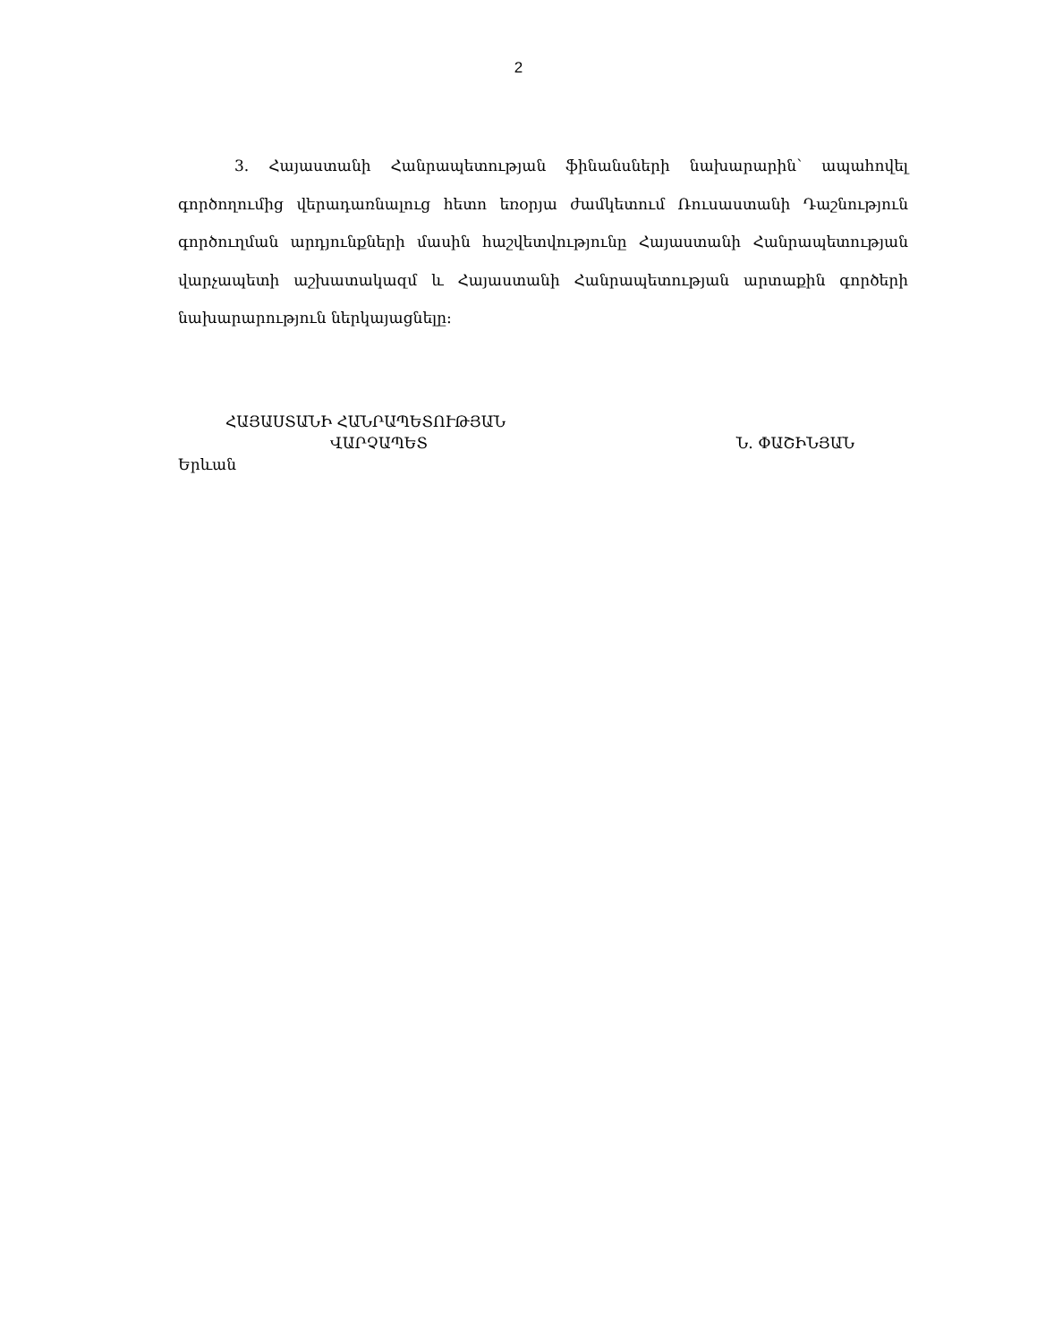2
3. Հայաստանի Հանրապետության ֆինանսների նախարարին՝ ապահովել գործողումից վերադառնալուց հետո եռօրյա ժամկետում Ռուսաստանի Դաշնություն գործուղման արդյունքների մասին հաշվետվությունը Հայաստանի Հանրապետության վարչապետի աշխատակազմ և Հայաստանի Հանրապետության արտաքին գործերի նախարարություն ներկայացնելը:
ՀԱՅԱՍՏԱՆԻ ՀԱՆՐԱՊԵՏՈՒԹՅԱՆ
ՎԱՐՉԱՊԵՏ Ն. ՓԱՇԻՆՅԱՆ
Երևան